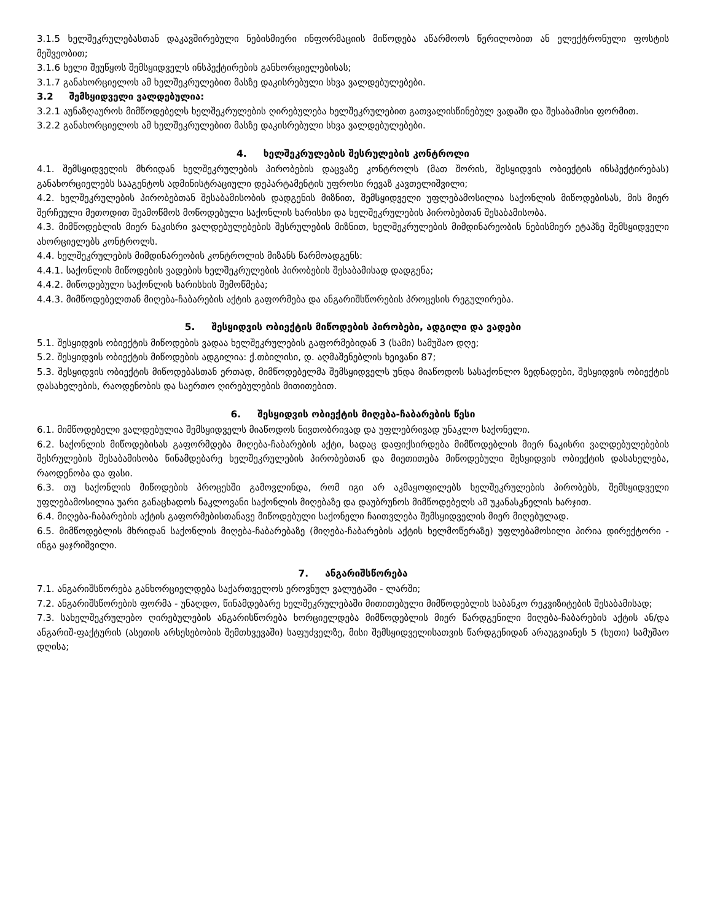3.1.5 ხელშეკრულებასთან დაკავშირებული ნებისმიერი ინფორმაციის მიწოდება აწარმოოს წერილობით ან ელექტრონული ფოსტის მეშვეობით;
3.1.6 ხელი შეუწყოს შემსყიდველს ინსპექტირების განხორციელებისას;
3.1.7 განახორციელოს ამ ხელშეკრულებით მასზე დაკისრებული სხვა ვალდებულებები.
3.2 შემსყიდველი ვალდებულია:
3.2.1 აუნაზღაუროს მიმწოდებელს ხელშეკრულების ღირებულება ხელშეკრულებით გათვალისწინებულ ვადაში და შესაბამისი ფორმით.
3.2.2 განახორციელოს ამ ხელშეკრულებით მასზე დაკისრებული სხვა ვალდებულებები.
4. ხელშეკრულების შესრულების კონტროლი
4.1. შემსყიდველის მხრიდან ხელშეკრულების პირობების დაცვაზე კონტროლს (მათ შორის, შესყიდვის ობიექტის ინსპექტირებას) განახორციელებს სააგენტოს ადმინისტრაციული დეპარტამენტის უფროსი რევაზ კავთელიშვილი;
4.2. ხელშეკრულების პირობებთან შესაბამისობის დადგენის მიზნით, შემსყიდველი უფლებამოსილია საქონლის მიწოდებისას, მის მიერ შერჩეული მეთოდით შეამოწმოს მოწოდებული საქონლის ხარისხი და ხელშეკრულების პირობებთან შესაბამისობა.
4.3. მიმწოდებლის მიერ ნაკისრი ვალდებულებების შესრულების მიზნით, ხელშეკრულების მიმდინარეობის ნებისმიერ ეტაპზე შემსყიდველი ახორციელებს კონტროლს.
4.4. ხელშეკრულების მიმდინარეობის კონტროლის მიზანს წარმოადგენს:
4.4.1. საქონლის მიწოდების ვადების ხელშეკრულების პირობების შესაბამისად დადგენა;
4.4.2. მიწოდებული საქონლის ხარისხის შემოწმება;
4.4.3. მიმწოდებელთან მიღება-ჩაბარების აქტის გაფორმება და ანგარიშსწორების პროცესის რეგულირება.
5. შესყიდვის ობიექტის მიწოდების პირობები, ადგილი და ვადები
5.1. შესყიდვის ობიექტის მიწოდების ვადაა ხელშეკრულების გაფორმებიდან 3 (სამი) სამუშაო დღე;
5.2. შესყიდვის ობიექტის მიწოდების ადგილია: ქ.თბილისი, დ. აღმაშენებლის ხეივანი 87;
5.3. შესყიდვის ობიექტის მიწოდებასთან ერთად, მიმწოდებელმა შემსყიდველს უნდა მიაწოდოს სასაქონლო ზედნადები, შესყიდვის ობიექტის დასახელების, რაოდენობის და საერთო ღირებულების მითითებით.
6. შესყიდვის ობიექტის მიღება-ჩაბარების წესი
6.1. მიმწოდებელი ვალდებულია შემსყიდველს მიაწოდოს ნივთობრივად და უფლებრივად უნაკლო საქონელი.
6.2. საქონლის მიწოდებისას გაფორმდება მიღება-ჩაბარების აქტი, სადაც დაფიქსირდება მიმწოდებლის მიერ ნაკისრი ვალდებულებების შესრულების შესაბამისობა წინამდებარე ხელშეკრულების პირობებთან და მიეთითება მიწოდებული შესყიდვის ობიექტის დასახელება, რაოდენობა და ფასი.
6.3. თუ საქონლის მიწოდების პროცესში გამოვლინდა, რომ იგი არ აკმაყოფილებს ხელშეკრულების პირობებს, შემსყიდველი უფლებამოსილია უარი განაცხადოს ნაკლოვანი საქონლის მიღებაზე და დაუბრუნოს მიმწოდებელს ამ უკანასკნელის ხარჯით.
6.4. მიღება-ჩაბარების აქტის გაფორმებისთანავე მიწოდებული საქონელი ჩაითვლება შემსყიდველის მიერ მიღებულად.
6.5. მიმწოდებლის მხრიდან საქონლის მიღება-ჩაბარებაზე (მიღება-ჩაბარების აქტის ხელმოწერაზე) უფლებამოსილი პირია დირექტორი - ინგა ყაჯრიშვილი.
7. ანგარიშსწორება
7.1. ანგარიშსწორება განხორციელდება საქართველოს ეროვნულ ვალუტაში - ლარში;
7.2. ანგარიშსწორების ფორმა - უნაღდო, წინამდებარე ხელშეკრულებაში მითითებული მიმწოდებლის საბანკო რეკვიზიტების შესაბამისად;
7.3. სახელშეკრულებო ღირებულების ანგარისწორება ხორციელდება მიმწოდებლის მიერ წარდგენილი მიღება-ჩაბარების აქტის ან/და ანგარიშ-ფაქტურის (ასეთის არსესებობის შემთხვევაში) საფუძველზე, მისი შემსყიდველისათვის წარდგენიდან არაუგვიანეს 5 (ხუთი) სამუშაო დღისა;